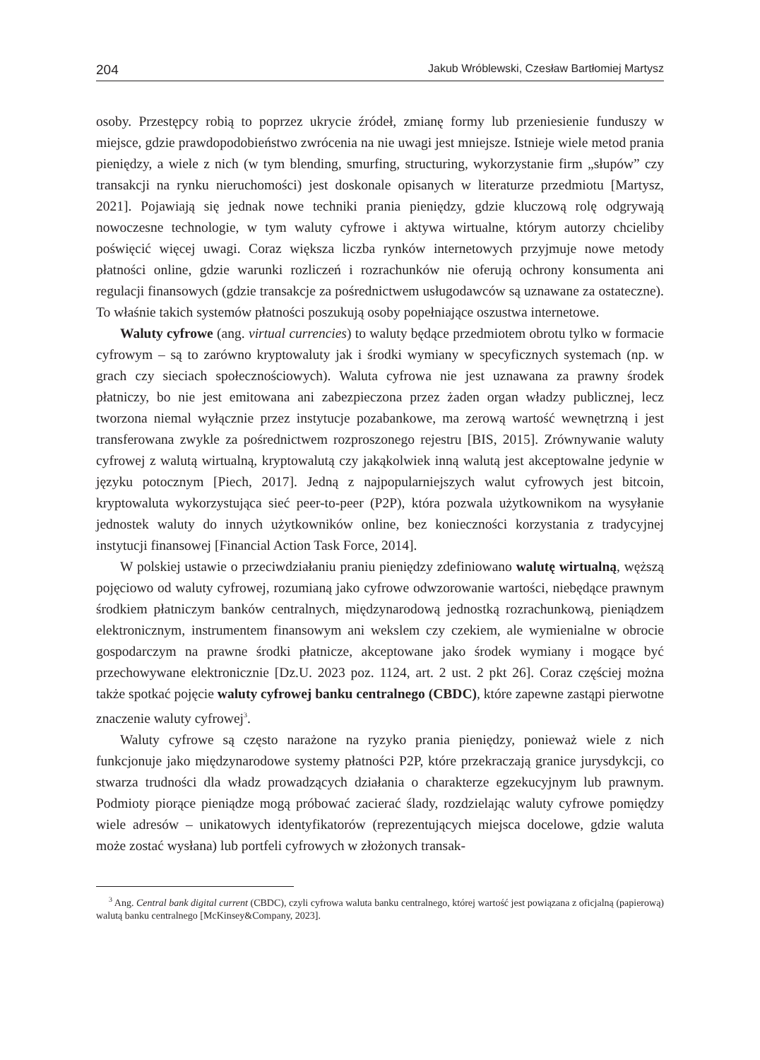204 Jakub Wróblewski, Czesław Bartłomiej Martysz
osoby. Przestępcy robią to poprzez ukrycie źródeł, zmianę formy lub przeniesienie funduszy w miejsce, gdzie prawdopodobieństwo zwrócenia na nie uwagi jest mniejsze. Istnieje wiele metod prania pieniędzy, a wiele z nich (w tym blending, smurfing, structuring, wykorzystanie firm „słupów” czy transakcji na rynku nieruchomości) jest doskonale opisanych w literaturze przedmiotu [Martysz, 2021]. Pojawiają się jednak nowe techniki prania pieniędzy, gdzie kluczową rolę odgrywają nowoczesne technologie, w tym waluty cyfrowe i aktywa wirtualne, którym autorzy chcieliby poświęcić więcej uwagi. Coraz większa liczba rynków internetowych przyjmuje nowe metody płatności online, gdzie warunki rozliczeń i rozrachunków nie oferują ochrony konsumenta ani regulacji finansowych (gdzie transakcje za pośrednictwem usługodawców są uznawane za ostateczne). To właśnie takich systemów płatności poszukują osoby popełniające oszustwa internetowe.
Waluty cyfrowe (ang. virtual currencies) to waluty będące przedmiotem obrotu tylko w formacie cyfrowym – są to zarówno kryptowaluty jak i środki wymiany w specyficznych systemach (np. w grach czy sieciach społecznościowych). Waluta cyfrowa nie jest uznawana za prawny środek płatniczy, bo nie jest emitowana ani zabezpieczona przez żaden organ władzy publicznej, lecz tworzona niemal wyłącznie przez instytucje pozabankowe, ma zerową wartość wewnętrzną i jest transferowana zwykle za pośrednictwem rozproszonego rejestru [BIS, 2015]. Zrównywanie waluty cyfrowej z walutą wirtualną, kryptowalutą czy jakąkolwiek inną walutą jest akceptowalne jedynie w języku potocznym [Piech, 2017]. Jedną z najpopularniejszych walut cyfrowych jest bitcoin, kryptowaluta wykorzystująca sieć peer-to-peer (P2P), która pozwala użytkownikom na wysyłanie jednostek waluty do innych użytkowników online, bez konieczności korzystania z tradycyjnej instytucji finansowej [Financial Action Task Force, 2014].
W polskiej ustawie o przeciwdziałaniu praniu pieniędzy zdefiniowano walutę wirtualną, węższą pojęciowo od waluty cyfrowej, rozumianą jako cyfrowe odwzorowanie wartości, niebędące prawnym środkiem płatniczym banków centralnych, międzynarodową jednostką rozrachunkową, pieniądzem elektronicznym, instrumentem finansowym ani wekslem czy czekiem, ale wymienialne w obrocie gospodarczym na prawne środki płatnicze, akceptowane jako środek wymiany i mogące być przechowywane elektronicznie [Dz.U. 2023 poz. 1124, art. 2 ust. 2 pkt 26]. Coraz częściej można także spotkać pojęcie waluty cyfrowej banku centralnego (CBDC), które zapewne zastąpi pierwotne znaczenie waluty cyfrowej<sup>3</sup>.
Waluty cyfrowe są często narażone na ryzyko prania pieniędzy, ponieważ wiele z nich funkcjonuje jako międzynarodowe systemy płatności P2P, które przekraczają granice jurysdykcji, co stwarza trudności dla władz prowadzących działania o charakterze egzekucyjnym lub prawnym. Podmioty piorące pieniądze mogą próbować zacierać ślady, rozdzielając waluty cyfrowe pomiędzy wiele adresów – unikatowych identyfikatorów (reprezentujących miejsca docelowe, gdzie waluta może zostać wysłana) lub portfeli cyfrowych w złożonych transak-
<sup>3</sup> Ang. Central bank digital current (CBDC), czyli cyfrowa waluta banku centralnego, której wartość jest powiązana z oficjalną (papierową) walutą banku centralnego [McKinsey&Company, 2023].